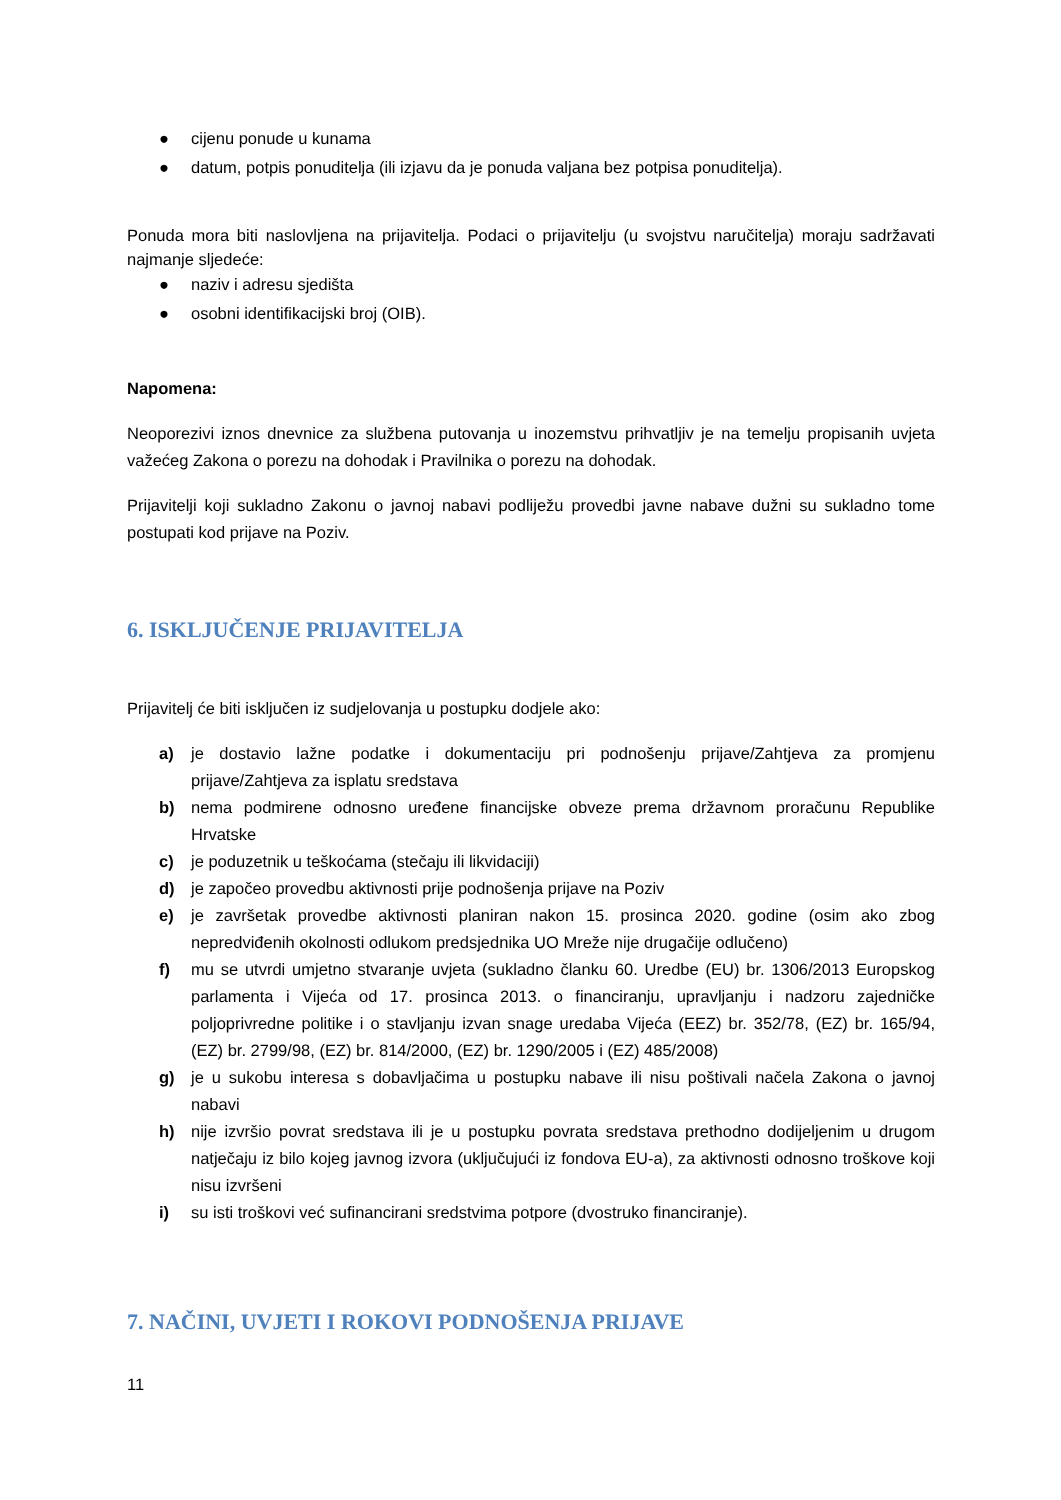● cijenu ponude u kunama
● datum, potpis ponuditelja (ili izjavu da je ponuda valjana bez potpisa ponuditelja).
Ponuda mora biti naslovljena na prijavitelja. Podaci o prijavitelju (u svojstvu naručitelja) moraju sadržavati najmanje sljedeće:
● naziv i adresu sjedišta
● osobni identifikacijski broj (OIB).
Napomena:
Neoporezivi iznos dnevnice za službena putovanja u inozemstvu prihvatljiv je na temelju propisanih uvjeta važećeg Zakona o porezu na dohodak i Pravilnika o porezu na dohodak.
Prijavitelji koji sukladno Zakonu o javnoj nabavi podliježu provedbi javne nabave dužni su sukladno tome postupati kod prijave na Poziv.
6. ISKLJUČENJE PRIJAVITELJA
Prijavitelj će biti isključen iz sudjelovanja u postupku dodjele ako:
a) je dostavio lažne podatke i dokumentaciju pri podnošenju prijave/Zahtjeva za promjenu prijave/Zahtjeva za isplatu sredstava
b) nema podmirene odnosno uređene financijske obveze prema državnom proračunu Republike Hrvatske
c) je poduzetnik u teškoćama (stečaju ili likvidaciji)
d) je započeo provedbu aktivnosti prije podnošenja prijave na Poziv
e) je završetak provedbe aktivnosti planiran nakon 15. prosinca 2020. godine (osim ako zbog nepredviđenih okolnosti odlukom predsjednika UO Mreže nije drugačije odlučeno)
f) mu se utvrdi umjetno stvaranje uvjeta (sukladno članku 60. Uredbe (EU) br. 1306/2013 Europskog parlamenta i Vijeća od 17. prosinca 2013. o financiranju, upravljanju i nadzoru zajedničke poljoprivredne politike i o stavljanju izvan snage uredaba Vijeća (EEZ) br. 352/78, (EZ) br. 165/94, (EZ) br. 2799/98, (EZ) br. 814/2000, (EZ) br. 1290/2005 i (EZ) 485/2008)
g) je u sukobu interesa s dobavljačima u postupku nabave ili nisu poštivali načela Zakona o javnoj nabavi
h) nije izvršio povrat sredstava ili je u postupku povrata sredstava prethodno dodijeljenim u drugom natječaju iz bilo kojeg javnog izvora (uključujući iz fondova EU-a), za aktivnosti odnosno troškove koji nisu izvršeni
i) su isti troškovi već sufinancirani sredstvima potpore (dvostruko financiranje).
7. NAČINI, UVJETI I ROKOVI PODNOŠENJA PRIJAVE
11